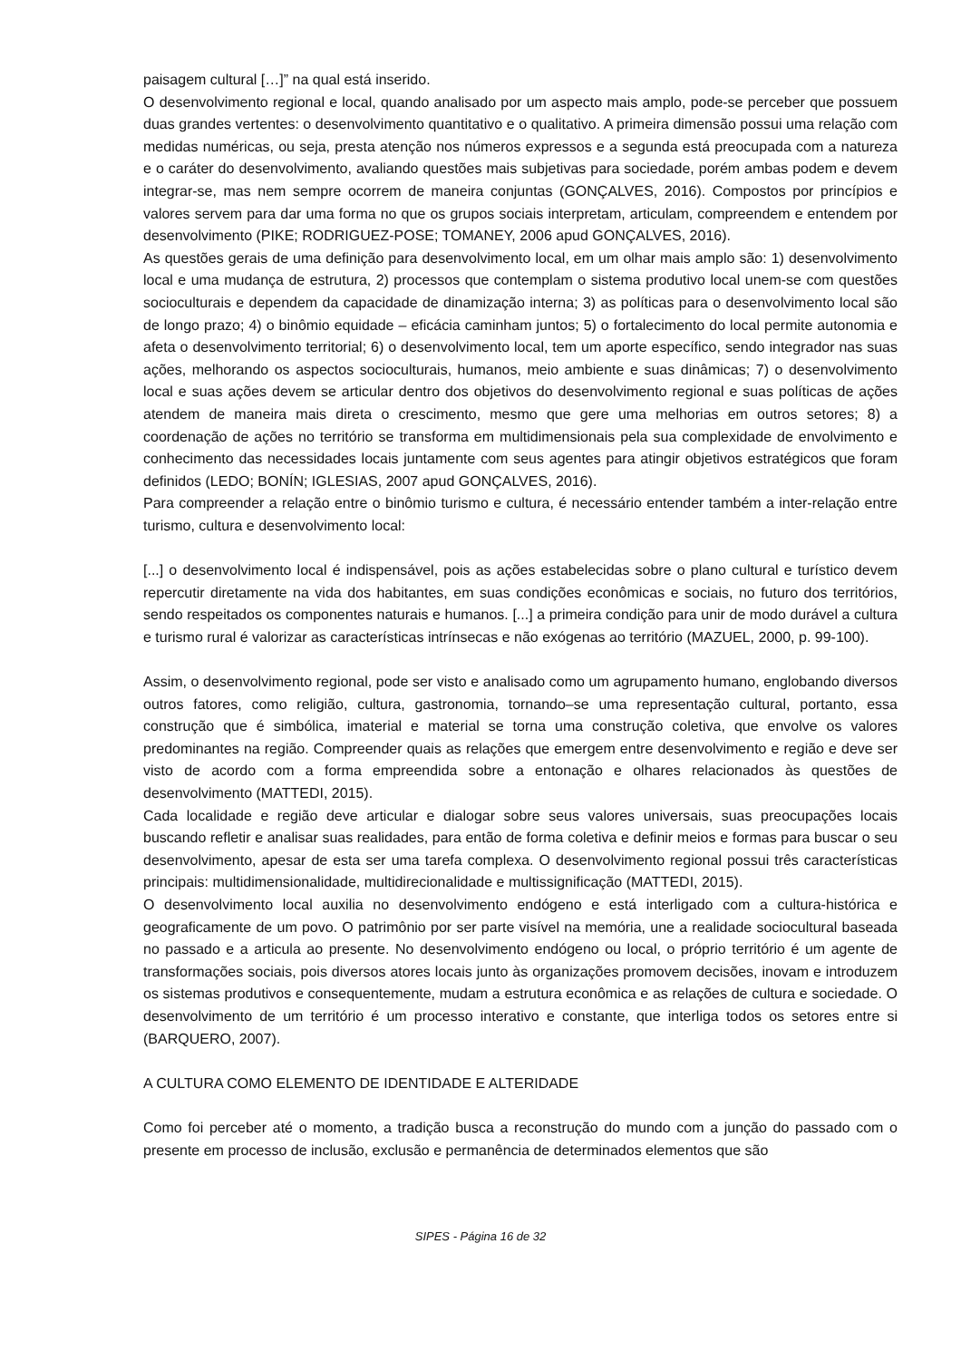paisagem cultural […]” na qual está inserido.
O desenvolvimento regional e local, quando analisado por um aspecto mais amplo, pode-se perceber que possuem duas grandes vertentes: o desenvolvimento quantitativo e o qualitativo. A primeira dimensão possui uma relação com medidas numéricas, ou seja, presta atenção nos números expressos e a segunda está preocupada com a natureza e o caráter do desenvolvimento, avaliando questões mais subjetivas para sociedade, porém ambas podem e devem integrar-se, mas nem sempre ocorrem de maneira conjuntas (GONÇALVES, 2016). Compostos por princípios e valores servem para dar uma forma no que os grupos sociais interpretam, articulam, compreendem e entendem por desenvolvimento (PIKE; RODRIGUEZ-POSE; TOMANEY, 2006 apud GONÇALVES, 2016).
As questões gerais de uma definição para desenvolvimento local, em um olhar mais amplo são: 1) desenvolvimento local e uma mudança de estrutura, 2) processos que contemplam o sistema produtivo local unem-se com questões socioculturais e dependem da capacidade de dinamização interna; 3) as políticas para o desenvolvimento local são de longo prazo; 4) o binômio equidade – eficácia caminham juntos; 5) o fortalecimento do local permite autonomia e afeta o desenvolvimento territorial; 6) o desenvolvimento local, tem um aporte específico, sendo integrador nas suas ações, melhorando os aspectos socioculturais, humanos, meio ambiente e suas dinâmicas; 7) o desenvolvimento local e suas ações devem se articular dentro dos objetivos do desenvolvimento regional e suas políticas de ações atendem de maneira mais direta o crescimento, mesmo que gere uma melhorias em outros setores; 8) a coordenação de ações no território se transforma em multidimensionais pela sua complexidade de envolvimento e conhecimento das necessidades locais juntamente com seus agentes para atingir objetivos estratégicos que foram definidos (LEDO; BONÍN; IGLESIAS, 2007 apud GONÇALVES, 2016).
Para compreender a relação entre o binômio turismo e cultura, é necessário entender também a inter-relação entre turismo, cultura e desenvolvimento local:
[...] o desenvolvimento local é indispensável, pois as ações estabelecidas sobre o plano cultural e turístico devem repercutir diretamente na vida dos habitantes, em suas condições econômicas e sociais, no futuro dos territórios, sendo respeitados os componentes naturais e humanos. [...] a primeira condição para unir de modo durável a cultura e turismo rural é valorizar as características intrínsecas e não exógenas ao território (MAZUEL, 2000, p. 99-100).
Assim, o desenvolvimento regional, pode ser visto e analisado como um agrupamento humano, englobando diversos outros fatores, como religião, cultura, gastronomia, tornando–se uma representação cultural, portanto, essa construção que é simbólica, imaterial e material se torna uma construção coletiva, que envolve os valores predominantes na região. Compreender quais as relações que emergem entre desenvolvimento e região e deve ser visto de acordo com a forma empreendida sobre a entonação e olhares relacionados às questões de desenvolvimento (MATTEDI, 2015).
Cada localidade e região deve articular e dialogar sobre seus valores universais, suas preocupações locais buscando refletir e analisar suas realidades, para então de forma coletiva e definir meios e formas para buscar o seu desenvolvimento, apesar de esta ser uma tarefa complexa. O desenvolvimento regional possui três características principais: multidimensionalidade, multidirecionalidade e multissignificação (MATTEDI, 2015).
O desenvolvimento local auxilia no desenvolvimento endógeno e está interligado com a cultura-histórica e geograficamente de um povo. O patrimônio por ser parte visível na memória, une a realidade sociocultural baseada no passado e a articula ao presente. No desenvolvimento endógeno ou local, o próprio território é um agente de transformações sociais, pois diversos atores locais junto às organizações promovem decisões, inovam e introduzem os sistemas produtivos e consequentemente, mudam a estrutura econômica e as relações de cultura e sociedade. O desenvolvimento de um território é um processo interativo e constante, que interliga todos os setores entre si (BARQUERO, 2007).
A CULTURA COMO ELEMENTO DE IDENTIDADE E ALTERIDADE
Como foi perceber até o momento, a tradição busca a reconstrução do mundo com a junção do passado com o presente em processo de inclusão, exclusão e permanência de determinados elementos que são
SIPES - Página 16 de 32